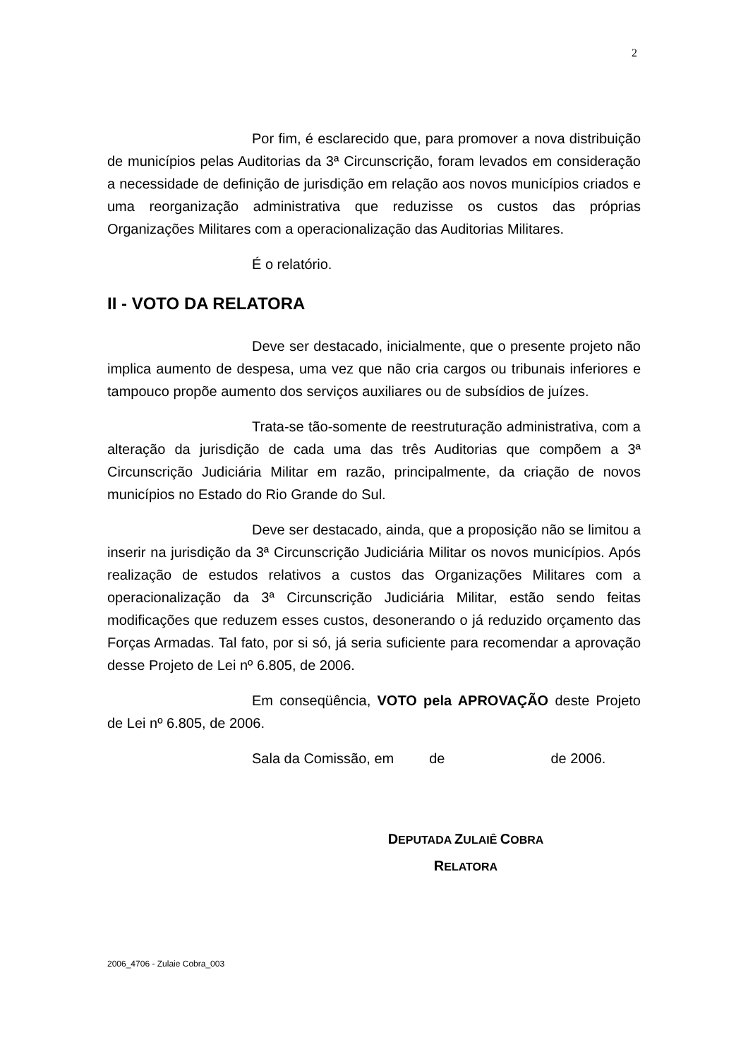2
Por fim, é esclarecido que, para promover a nova distribuição de municípios pelas Auditorias da 3ª Circunscrição, foram levados em consideração a necessidade de definição de jurisdição em relação aos novos municípios criados e uma reorganização administrativa que reduzisse os custos das próprias Organizações Militares com a operacionalização das Auditorias Militares.
É o relatório.
II - VOTO DA RELATORA
Deve ser destacado, inicialmente, que o presente projeto não implica aumento de despesa, uma vez que não cria cargos ou tribunais inferiores e tampouco propõe aumento dos serviços auxiliares ou de subsídios de juízes.
Trata-se tão-somente de reestruturação administrativa, com a alteração da jurisdição de cada uma das três Auditorias que compõem a 3ª Circunscrição Judiciária Militar em razão, principalmente, da criação de novos municípios no Estado do Rio Grande do Sul.
Deve ser destacado, ainda, que a proposição não se limitou a inserir na jurisdição da 3ª Circunscrição Judiciária Militar os novos municípios. Após realização de estudos relativos a custos das Organizações Militares com a operacionalização da 3ª Circunscrição Judiciária Militar, estão sendo feitas modificações que reduzem esses custos, desonerando o já reduzido orçamento das Forças Armadas. Tal fato, por si só, já seria suficiente para recomendar a aprovação desse Projeto de Lei nº 6.805, de 2006.
Em conseqüência, VOTO pela APROVAÇÃO deste Projeto de Lei nº 6.805, de 2006.
Sala da Comissão, em de de 2006.
DEPUTADA ZULAIÊ COBRA
RELATORA
2006_4706 - Zulaie Cobra_003